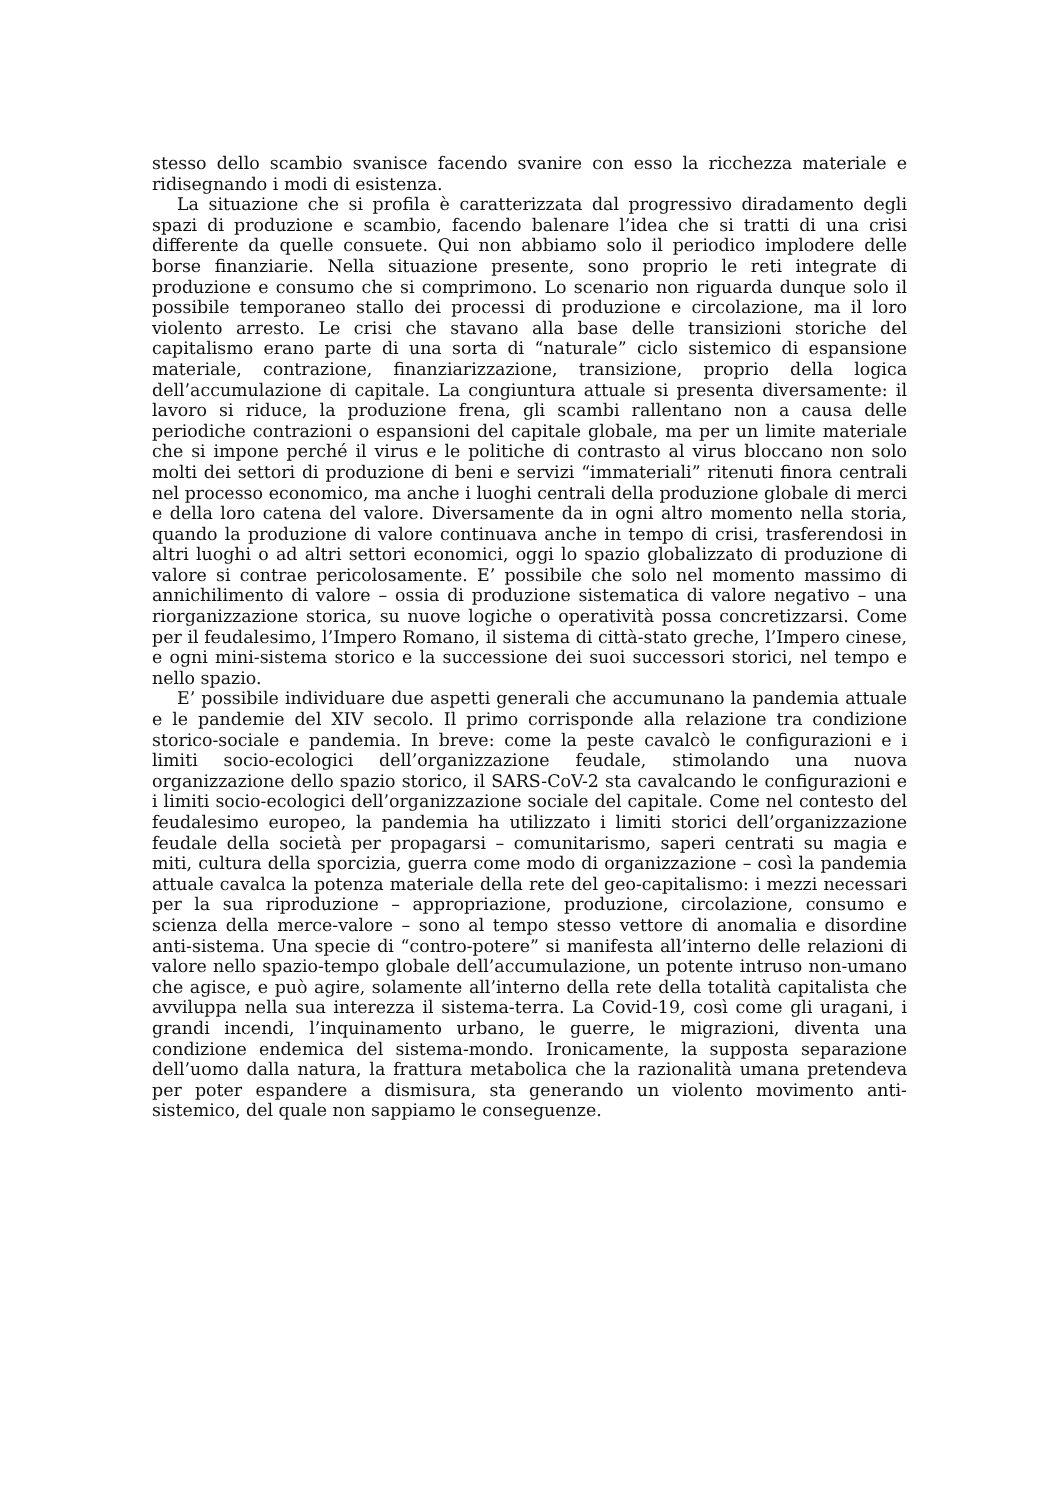stesso dello scambio svanisce facendo svanire con esso la ricchezza materiale e ridisegnando i modi di esistenza.
La situazione che si profila è caratterizzata dal progressivo diradamento degli spazi di produzione e scambio, facendo balenare l’idea che si tratti di una crisi differente da quelle consuete. Qui non abbiamo solo il periodico implodere delle borse finanziarie. Nella situazione presente, sono proprio le reti integrate di produzione e consumo che si comprimono. Lo scenario non riguarda dunque solo il possibile temporaneo stallo dei processi di produzione e circolazione, ma il loro violento arresto. Le crisi che stavano alla base delle transizioni storiche del capitalismo erano parte di una sorta di “naturale” ciclo sistemico di espansione materiale, contrazione, finanziarizzazione, transizione, proprio della logica dell’accumulazione di capitale. La congiuntura attuale si presenta diversamente: il lavoro si riduce, la produzione frena, gli scambi rallentano non a causa delle periodiche contrazioni o espansioni del capitale globale, ma per un limite materiale che si impone perché il virus e le politiche di contrasto al virus bloccano non solo molti dei settori di produzione di beni e servizi “immateriali” ritenuti finora centrali nel processo economico, ma anche i luoghi centrali della produzione globale di merci e della loro catena del valore. Diversamente da in ogni altro momento nella storia, quando la produzione di valore continuava anche in tempo di crisi, trasferendosi in altri luoghi o ad altri settori economici, oggi lo spazio globalizzato di produzione di valore si contrae pericolosamente. E’ possibile che solo nel momento massimo di annichilimento di valore – ossia di produzione sistematica di valore negativo – una riorganizzazione storica, su nuove logiche o operatività possa concretizzarsi. Come per il feudalesimo, l’Impero Romano, il sistema di città-stato greche, l’Impero cinese, e ogni mini-sistema storico e la successione dei suoi successori storici, nel tempo e nello spazio.
E’ possibile individuare due aspetti generali che accumunano la pandemia attuale e le pandemie del XIV secolo. Il primo corrisponde alla relazione tra condizione storico-sociale e pandemia. In breve: come la peste cavalcò le configurazioni e i limiti socio-ecologici dell’organizzazione feudale, stimolando una nuova organizzazione dello spazio storico, il SARS-CoV-2 sta cavalcando le configurazioni e i limiti socio-ecologici dell’organizzazione sociale del capitale. Come nel contesto del feudalesimo europeo, la pandemia ha utilizzato i limiti storici dell’organizzazione feudale della società per propagarsi – comunitarismo, saperi centrati su magia e miti, cultura della sporcizia, guerra come modo di organizzazione – così la pandemia attuale cavalca la potenza materiale della rete del geo-capitalismo: i mezzi necessari per la sua riproduzione – appropriazione, produzione, circolazione, consumo e scienza della merce-valore – sono al tempo stesso vettore di anomalia e disordine anti-sistema. Una specie di “contro-potere” si manifesta all’interno delle relazioni di valore nello spazio-tempo globale dell’accumulazione, un potente intruso non-umano che agisce, e può agire, solamente all’interno della rete della totalità capitalista che avviluppa nella sua interezza il sistema-terra. La Covid-19, così come gli uragani, i grandi incendi, l’inquinamento urbano, le guerre, le migrazioni, diventa una condizione endemica del sistema-mondo. Ironicamente, la supposta separazione dell’uomo dalla natura, la frattura metabolica che la razionalità umana pretendeva per poter espandere a dismisura, sta generando un violento movimento anti-sistemico, del quale non sappiamo le conseguenze.